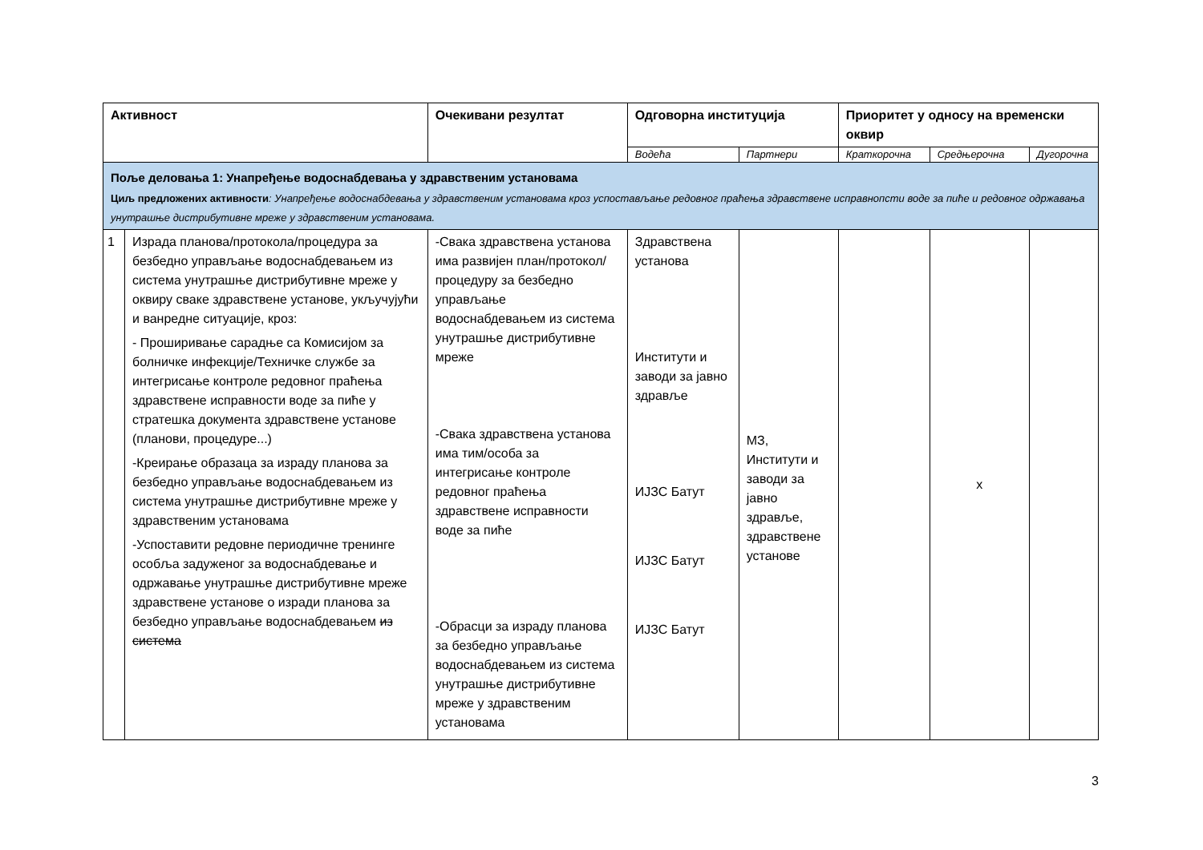| Активност | | Очекивани резултат | Одговорна институција | | Приоритет у односу на временски оквир | | |
| --- | --- | --- | --- | --- | --- | --- | --- |
| | | | Водећа | Партнери | Краткорочна | Средњерочна | Дугорочна |
| Поље деловања 1: Унапређење водоснабдевања у здравственим установама Циљ предложених активности : Унапређење водоснабдевања у здравственим установама кроз успостављање редовног праћења здравствене исправнопсти воде за пиће и редовног одржавања унутрашње дистрибутивне мреже у здравственим установама. | | | | | | | |
| 1 | Израда планова/протокола/процедура за безбедно управљање водоснабдевањем из система унутрашње дистрибутивне мреже у оквиру сваке здравствене установе, укључујући и ванредне ситуације, кроз: - Проширивање сарадње са Комисијом за болничке инфекције/Техничке службе за интегрисање контроле редовног праћења здравствене исправности воде за пиће у стратешка документа здравствене установе (планови, процедуре...) -Креирање образаца за израду планова за безбедно управљање водоснабдевањем из система унутрашње дистрибутивне мреже у здравственим установама -Успоставити редовне периодичне тренинге особља задуженог за водоснабдевање и одржавање унутрашње дистрибутивне мреже здравствене установе о изради планова за безбедно управљање водоснабдевањем из система | -Свака здравствена установа има развијен план/протокол/процедуру за безбедно управљање водоснабдевањем из система унутрашње дистрибутивне мреже -Свака здравствена установа има тим/особа за интегрисање контроле редовног праћења здравствене исправности воде за пиће -Обрасци за израду планова за безбедно управљање водоснабдевањем из система унутрашње дистрибутивне мреже у здравственим установама | Здравствена установа Институти и заводи за јавно здравље ИЈЗС Батут ИЈЗС Батут ИЈЗС Батут | МЗ, Институти и заводи за јавно здравље, здравствене установе | | x | |
3